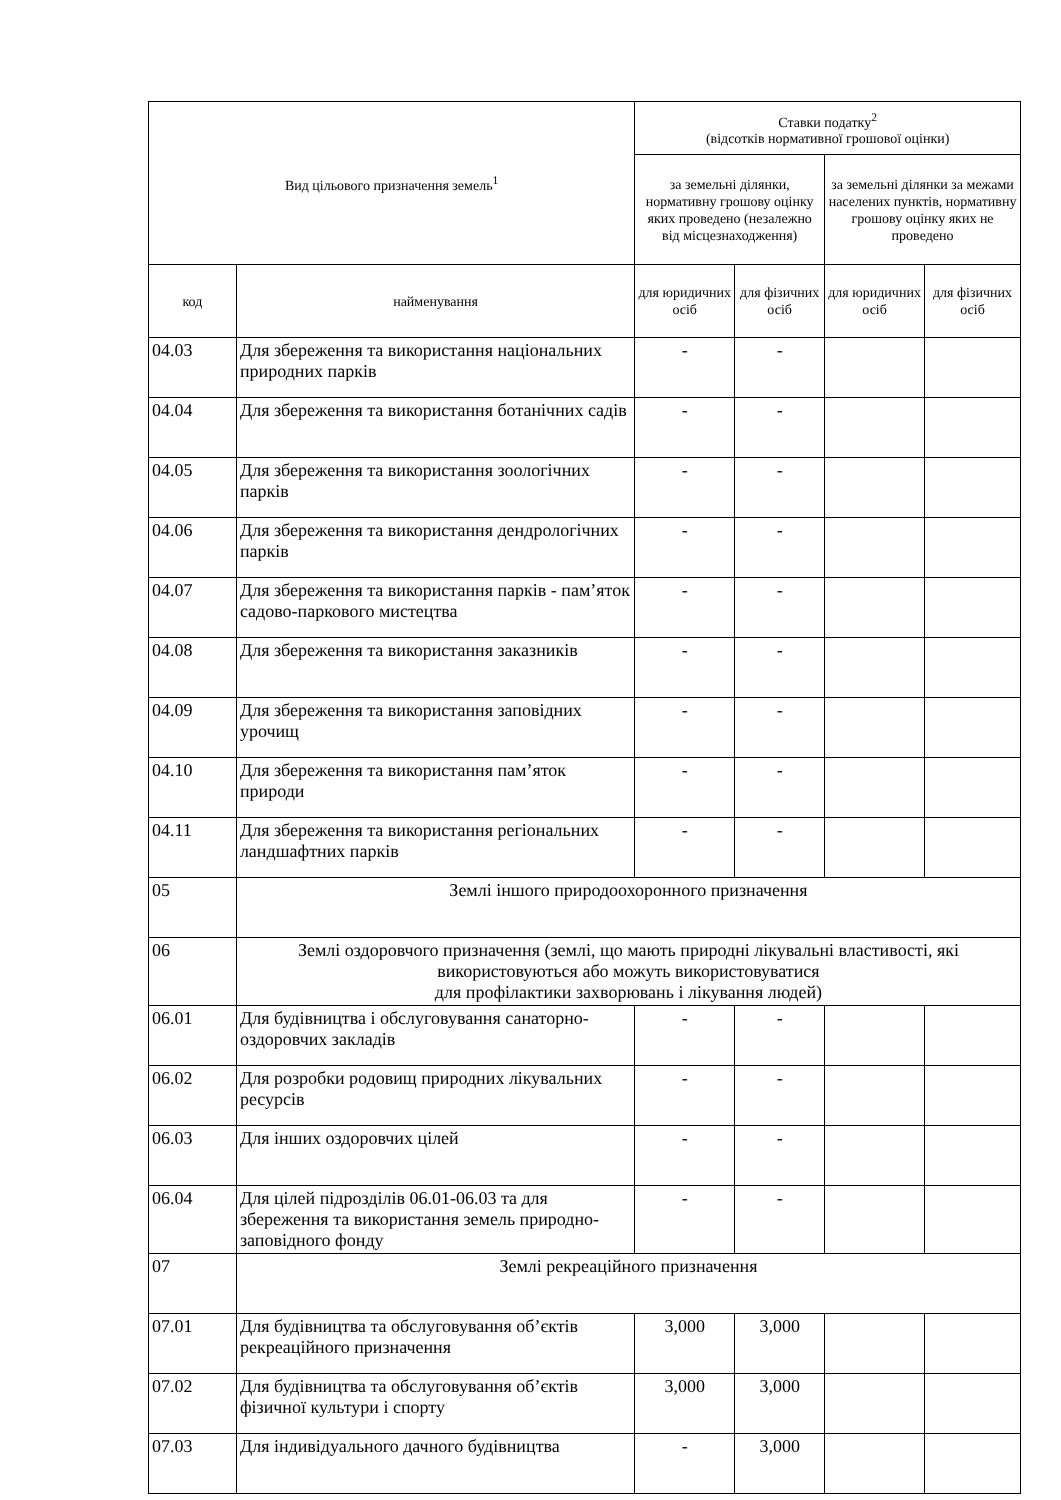| Вид цільового призначення земель<sup>1</sup> | | Ставки податку<sup>2</sup> (відсотків нормативної грошової оцінки) | | | |
| --- | --- | --- | --- | --- | --- |
| | | за земельні ділянки, нормативну грошову оцінку яких проведено (незалежно від місцезнаходження) | | за земельні ділянки за межами населених пунктів, нормативну грошову оцінку яких не проведено | |
| код | найменування | для юридичних осіб | для фізичних осіб | для юридичних осіб | для фізичних осіб |
| 04.03 | Для збереження та використання національних природних парків | - | - | | |
| 04.04 | Для збереження та використання ботанічних садів | - | - | | |
| 04.05 | Для збереження та використання зоологічних парків | - | - | | |
| 04.06 | Для збереження та використання дендрологічних парків | - | - | | |
| 04.07 | Для збереження та використання парків - пам’яток садово-паркового мистецтва | - | - | | |
| 04.08 | Для збереження та використання заказників | - | - | | |
| 04.09 | Для збереження та використання заповідних урочищ | - | - | | |
| 04.10 | Для збереження та використання пам’яток природи | - | - | | |
| 04.11 | Для збереження та використання регіональних ландшафтних парків | - | - | | |
| 05 | Землі іншого природоохоронного призначення | | | | |
| 06 | Землі оздоровчого призначення (землі, що мають природні лікувальні властивості, які використовуються або можуть використовуватися для профілактики захворювань і лікування людей) | | | | |
| 06.01 | Для будівництва і обслуговування санаторно-оздоровчих закладів | - | - | | |
| 06.02 | Для розробки родовищ природних лікувальних ресурсів | - | - | | |
| 06.03 | Для інших оздоровчих цілей | - | - | | |
| 06.04 | Для цілей підрозділів 06.01-06.03 та для збереження та використання земель природно-заповідного фонду | - | - | | |
| 07 | Землі рекреаційного призначення | | | | |
| 07.01 | Для будівництва та обслуговування об’єктів рекреаційного призначення | 3,000 | 3,000 | | |
| 07.02 | Для будівництва та обслуговування об’єктів фізичної культури і спорту | 3,000 | 3,000 | | |
| 07.03 | Для індивідуального дачного будівництва | - | 3,000 | | |